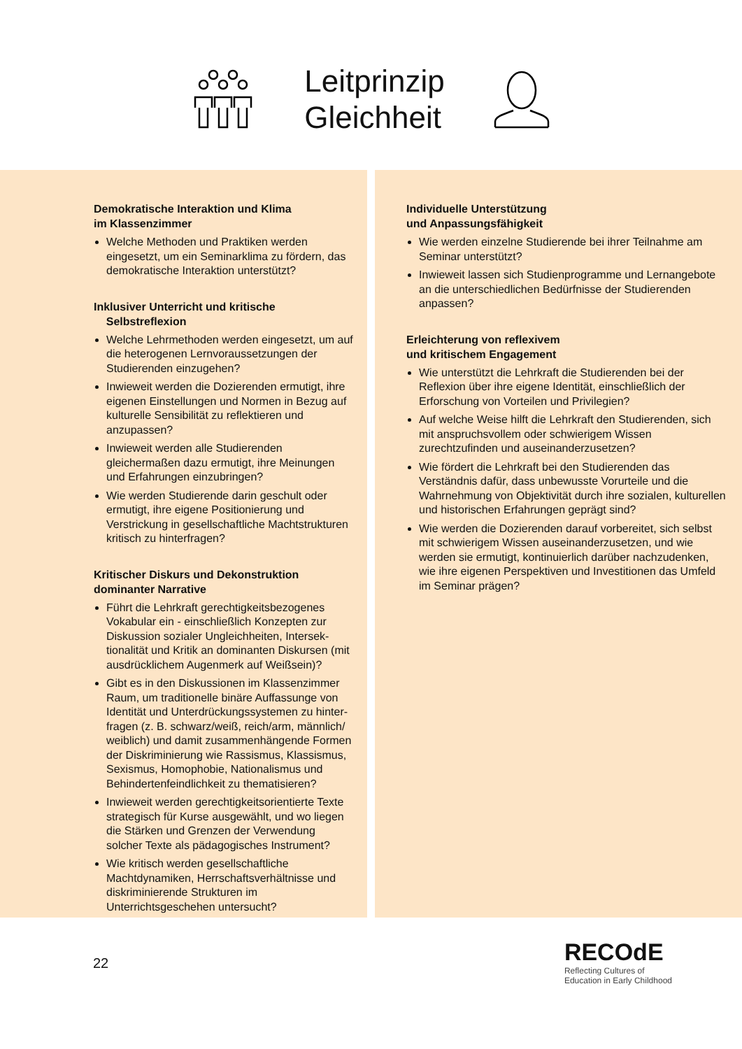Leitprinzip
Gleichheit
Demokratische Interaktion und Klima
im Klassenzimmer
Welche Methoden und Praktiken werden eingesetzt, um ein Seminarklima zu fördern, das demokratische Interaktion unterstützt?
Inklusiver Unterricht und kritische
Selbstreflexion
Welche Lehrmethoden werden eingesetzt, um auf die heterogenen Lernvoraussetzungen der Studierenden einzugehen?
Inwieweit werden die Dozierenden ermutigt, ihre eigenen Einstellungen und Normen in Bezug auf kulturelle Sensibilität zu reflektieren und anzupassen?
Inwieweit werden alle Studierenden gleichermaßen dazu ermutigt, ihre Meinungen und Erfahrungen einzubringen?
Wie werden Studierende darin geschult oder ermutigt, ihre eigene Positionierung und Verstrickung in gesellschaftliche Machtstrukturen kritisch zu hinterfragen?
Kritischer Diskurs und Dekonstruktion
dominanter Narrative
Führt die Lehrkraft gerechtigkeitsbezogenes Vokabular ein - einschließlich Konzepten zur Diskussion sozialer Ungleichheiten, Intersek-tionalität und Kritik an dominanten Diskursen (mit ausdrücklichem Augenmerk auf Weißsein)?
Gibt es in den Diskussionen im Klassenzimmer Raum, um traditionelle binäre Auffassunge von Identität und Unterdrückungssystemen zu hinter-fragen (z. B. schwarz/weiß, reich/arm, männlich/ weiblich) und damit zusammenhängende Formen der Diskriminierung wie Rassismus, Klassismus, Sexismus, Homophobie, Nationalismus und Behindertenfeindlichkeit zu thematisieren?
Inwieweit werden gerechtigkeitsorientierte Texte strategisch für Kurse ausgewählt, und wo liegen die Stärken und Grenzen der Verwendung solcher Texte als pädagogisches Instrument?
Wie kritisch werden gesellschaftliche Machtdynamiken, Herrschaftsverhältnisse und diskriminierende Strukturen im Unterrichtsgeschehen untersucht?
Individuelle Unterstützung
und Anpassungsfähigkeit
Wie werden einzelne Studierende bei ihrer Teilnahme am Seminar unterstützt?
Inwieweit lassen sich Studienprogramme und Lernangebote an die unterschiedlichen Bedürfnisse der Studierenden anpassen?
Erleichterung von reflexivem
und kritischem Engagement
Wie unterstützt die Lehrkraft die Studierenden bei der Reflexion über ihre eigene Identität, einschließlich der Erforschung von Vorteilen und Privilegien?
Auf welche Weise hilft die Lehrkraft den Studierenden, sich mit anspruchsvollem oder schwierigem Wissen zurechtzufinden und auseinanderzusetzen?
Wie fördert die Lehrkraft bei den Studierenden das Verständnis dafür, dass unbewusste Vorurteile und die Wahrnehmung von Objektivität durch ihre sozialen, kulturellen und historischen Erfahrungen geprägt sind?
Wie werden die Dozierenden darauf vorbereitet, sich selbst mit schwierigem Wissen auseinanderzusetzen, und wie werden sie ermutigt, kontinuierlich darüber nachzudenken, wie ihre eigenen Perspektiven und Investitionen das Umfeld im Seminar prägen?
22
RECOdE
Reflecting Cultures of
Education in Early Childhood